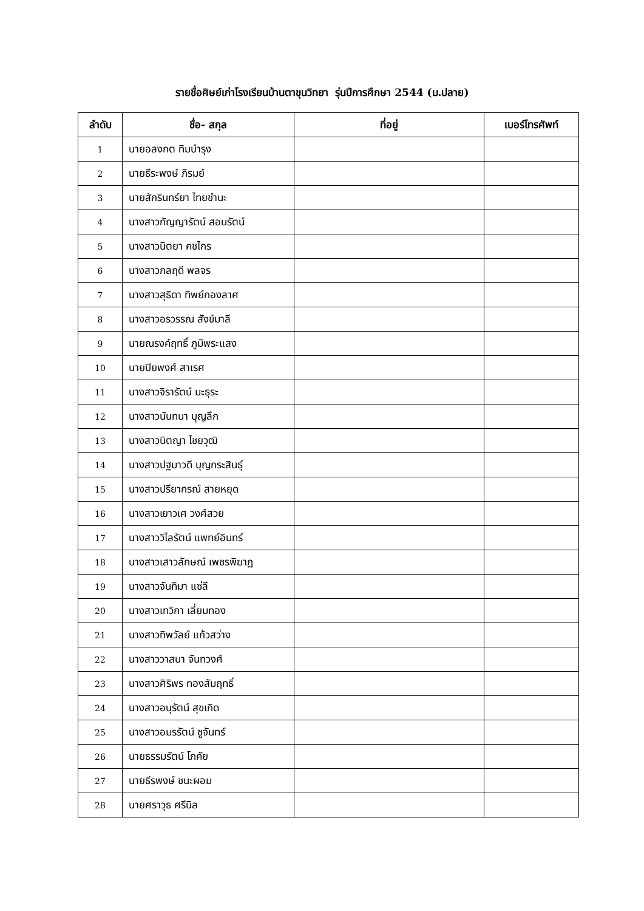รายชื่อศิษย์เก่าโรงเรียนบ้านตาขุนวิทยา รุ่นปีการศึกษา 2544 (ม.ปลาย)
| ลำดับ | ชื่อ- สกุล | ที่อยู่ | เบอร์โทรศัพท์ |
| --- | --- | --- | --- |
| 1 | นายอลงกต ทิมบำรุง | | |
| 2 | นายธีระพงษ์ ภิรมย์ | | |
| 3 | นายสักรินทร์ยา ไทยชำนะ | | |
| 4 | นางสาวกัญญารัตน์ สอนรัตน์ | | |
| 5 | นางสาวนิตยา คชไกร | | |
| 6 | นางสาวกลฤดี พลจร | | |
| 7 | นางสาวสุธิดา ทิพย์กองลาศ | | |
| 8 | นางสาวอรวรรณ สังข์มาลี | | |
| 9 | นายณรงค์ฤทธิ์ ภูมิพระแสง | | |
| 10 | นายปิยพงศ์ สาเรศ | | |
| 11 | นางสาวจิรารัตน์ มะธุระ | | |
| 12 | นางสาวนันทนา บุญลึก | | |
| 13 | นางสาวนิตญา ไชยวุฒิ | | |
| 14 | นางสาวปฐมาวดี บุญกระสินธุ์ | | |
| 15 | นางสาวปรียากรณ์ สายหยุด | | |
| 16 | นางสาวเยาวเศ วงศ์สวย | | |
| 17 | นางสาววิไลรัตน์ แพทย์อินทร์ | | |
| 18 | นางสาวเสาวลักษณ์ เพชรพิฆาฏ | | |
| 19 | นางสาวจันทิมา แซ่ลี | | |
| 20 | นางสาวเทวิกา เลี่ยมทอง | | |
| 21 | นางสาวทิพวัลย์ แก้วสว่าง | | |
| 22 | นางสาววาสนา จันทวงศ์ | | |
| 23 | นางสาวศิริพร ทองสัมฤทธิ์ | | |
| 24 | นางสาวอนุรัตน์ สุขเกิด | | |
| 25 | นางสาวอมรรัตน์ ชูจันทร์ | | |
| 26 | นายธรรมรัตน์ โภคัย | | |
| 27 | นายธีรพงษ์ ชนะผอม | | |
| 28 | นายศราวุธ ศรีนิล | | |